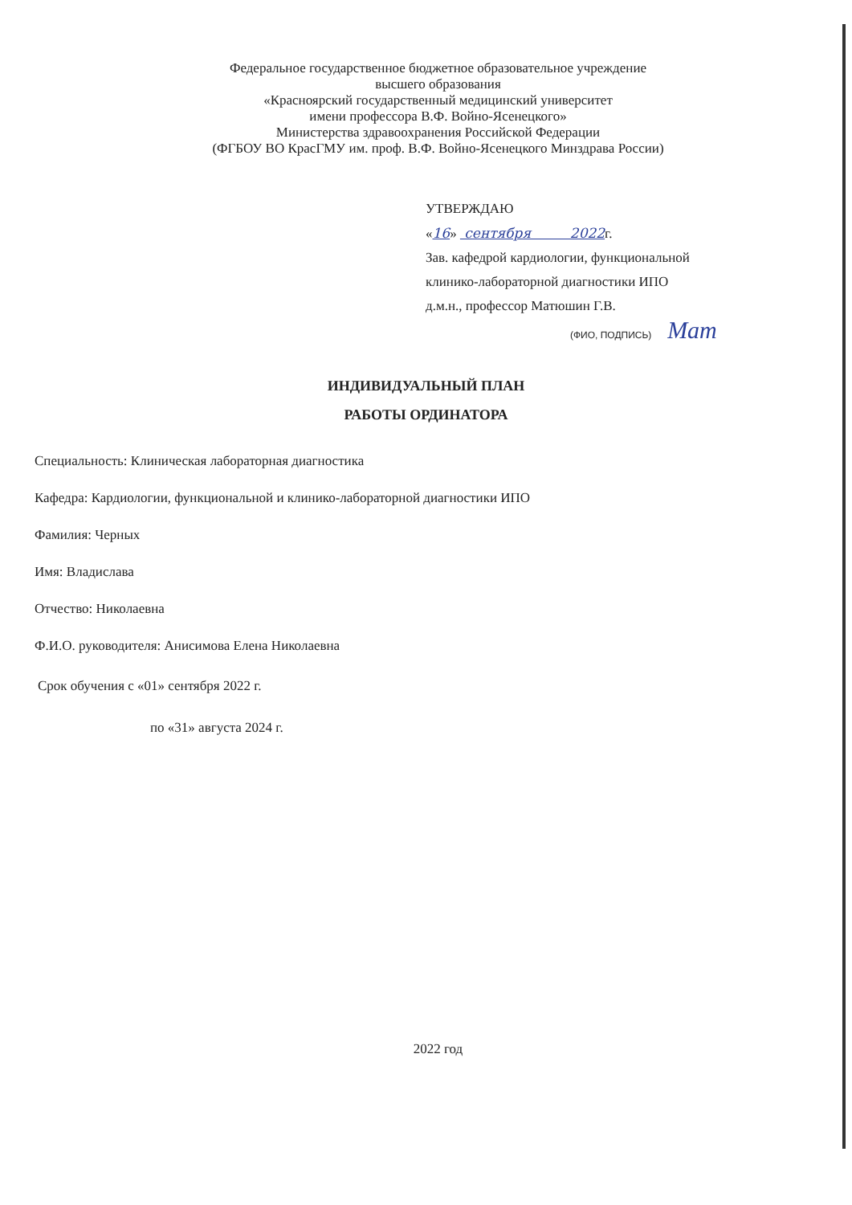Федеральное государственное бюджетное образовательное учреждение
высшего образования
«Красноярский государственный медицинский университет
имени профессора В.Ф. Войно-Ясенецкого»
Министерства здравоохранения Российской Федерации
(ФГБОУ ВО КрасГМУ им. проф. В.Ф. Войно-Ясенецкого Минздрава России)
УТВЕРЖДАЮ
«16» сентября 2022г.
Зав. кафедрой кардиологии, функциональной
клинико-лабораторной диагностики ИПО
д.м.н., профессор Матюшин Г.В.
(ФИО, ПОДПИСЬ) Мат
ИНДИВИДУАЛЬНЫЙ ПЛАН
РАБОТЫ ОРДИНАТОРА
Специальность: Клиническая лабораторная диагностика
Кафедра: Кардиологии, функциональной и клинико-лабораторной диагностики ИПО
Фамилия: Черных
Имя: Владислава
Отчество: Николаевна
Ф.И.О. руководителя: Анисимова Елена Николаевна
Срок обучения с «01» сентября 2022 г.
по «31» августа 2024 г.
2022 год